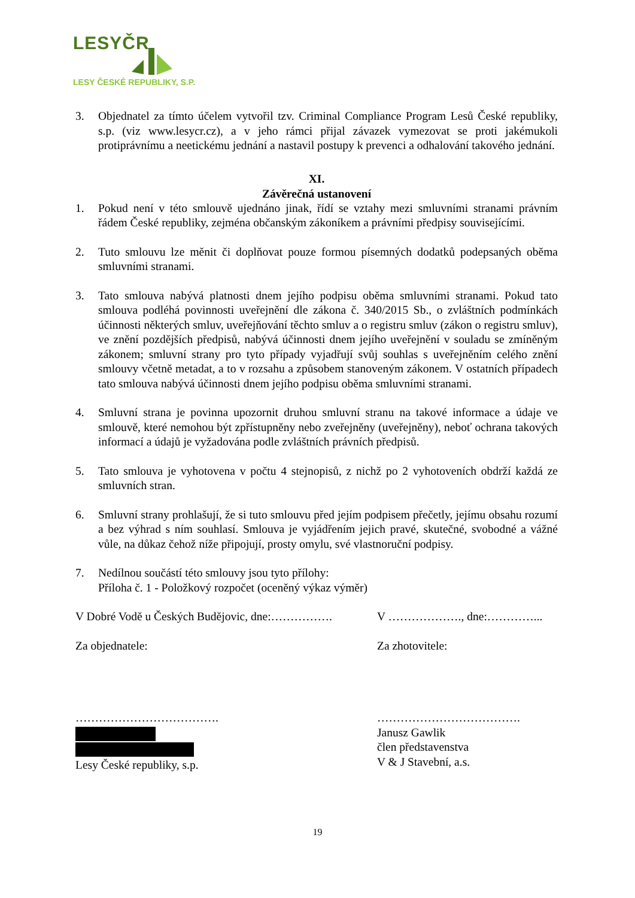LESYČR
LESY ČESKÉ REPUBLIKY, S.P.
3. Objednatel za tímto účelem vytvořil tzv. Criminal Compliance Program Lesů České republiky, s.p. (viz www.lesycr.cz), a v jeho rámci přijal závazek vymezovat se proti jakémukoli protiprávnímu a neetickému jednání a nastavil postupy k prevenci a odhalování takového jednání.
XI.
Závěrečná ustanovení
1. Pokud není v této smlouvě ujednáno jinak, řídí se vztahy mezi smluvními stranami právním řádem České republiky, zejména občanským zákoníkem a právními předpisy souvisejícími.
2. Tuto smlouvu lze měnit či doplňovat pouze formou písemných dodatků podepsaných oběma smluvními stranami.
3. Tato smlouva nabývá platnosti dnem jejího podpisu oběma smluvními stranami. Pokud tato smlouva podléhá povinnosti uveřejnění dle zákona č. 340/2015 Sb., o zvláštních podmínkách účinnosti některých smluv, uveřejňování těchto smluv a o registru smluv (zákon o registru smluv), ve znění pozdějších předpisů, nabývá účinnosti dnem jejího uveřejnění v souladu se zmíněným zákonem; smluvní strany pro tyto případy vyjadřují svůj souhlas s uveřejněním celého znění smlouvy včetně metadat, a to v rozsahu a způsobem stanoveným zákonem. V ostatních případech tato smlouva nabývá účinnosti dnem jejího podpisu oběma smluvními stranami.
4. Smluvní strana je povinna upozornit druhou smluvní stranu na takové informace a údaje ve smlouvě, které nemohou být zpřístupněny nebo zveřejněny (uveřejněny), neboť ochrana takových informací a údajů je vyžadována podle zvláštních právních předpisů.
5. Tato smlouva je vyhotovena v počtu 4 stejnopisů, z nichž po 2 vyhotoveních obdrží každá ze smluvních stran.
6. Smluvní strany prohlašují, že si tuto smlouvu před jejím podpisem přečetly, jejímu obsahu rozumí a bez výhrad s ním souhlasí. Smlouva je vyjádřením jejich pravé, skutečné, svobodné a vážné vůle, na důkaz čehož níže připojují, prosty omylu, své vlastnoruční podpisy.
7. Nedílnou součástí této smlouvy jsou tyto přílohy:
Příloha č. 1 - Položkový rozpočet (oceněný výkaz výměr)
V Dobré Vodě u Českých Budějovic, dne:…………….
V ………………., dne:…………...
Za objednatele: Za zhotovitele:
……………………………….
Lesy České republiky, s.p.
……………………………….
Janusz Gawlik
člen představenstva
V & J Stavební, a.s.
19